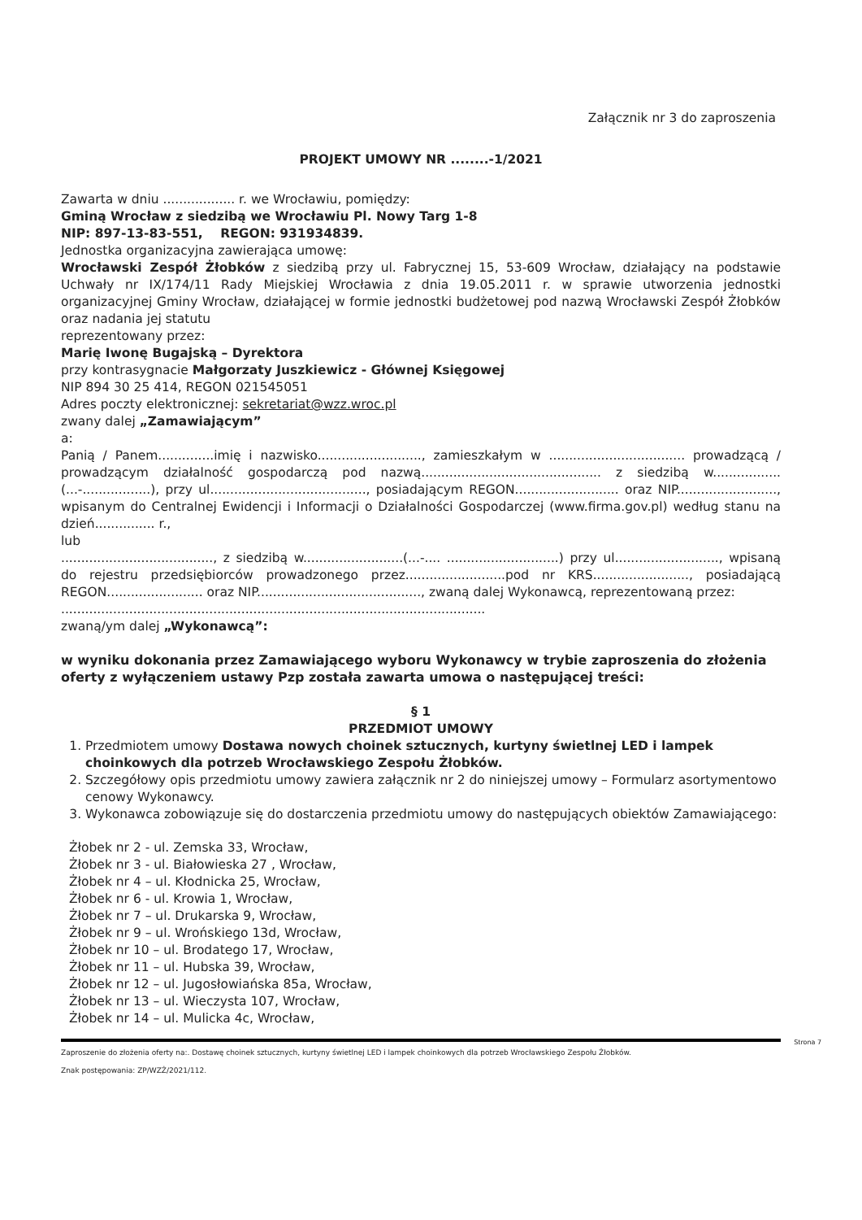Załącznik nr 3 do zaproszenia
PROJEKT UMOWY NR ........-1/2021
Zawarta w dniu .................. r. we Wrocławiu, pomiędzy:
Gminą Wrocław z siedzibą we Wrocławiu Pl. Nowy Targ 1-8
NIP: 897-13-83-551, REGON: 931934839.
Jednostka organizacyjna zawierająca umowę:
Wrocławski Zespół Żłobków z siedzibą przy ul. Fabrycznej 15, 53-609 Wrocław, działający na podstawie Uchwały nr IX/174/11 Rady Miejskiej Wrocławia z dnia 19.05.2011 r. w sprawie utworzenia jednostki organizacyjnej Gminy Wrocław, działającej w formie jednostki budżetowej pod nazwą Wrocławski Zespół Żłobków oraz nadania jej statutu
reprezentowany przez:
Marię Iwonę Bugajską – Dyrektora
przy kontrasygnacie Małgorzaty Juszkiewicz - Głównej Księgowej
NIP 894 30 25 414, REGON 021545051
Adres poczty elektronicznej: sekretariat@wzz.wroc.pl
zwany dalej „Zamawiającym”
a:
Panią / Panem..............imię i nazwisko.........................., zamieszkałym w .................................. prowadzącą / prowadzącym działalność gospodarczą pod nazwą............................................. z siedzibą w................. (...-.................), przy ul......................................., posiadającym REGON.......................... oraz NIP........................., wpisanym do Centralnej Ewidencji i Informacji o Działalności Gospodarczej (www.firma.gov.pl) według stanu na dzień............... r.,
lub
......................................, z siedzibą w.........................(...-.... ............................) przy ul.........................., wpisaną do rejestru przedsiębiorców prowadzonego przez.........................pod nr KRS........................, posiadającą REGON........................ oraz NIP........................................., zwaną dalej Wykonawcą, reprezentowaną przez:
..........................................................................................................
zwaną/ym dalej „Wykonawcą”:
w wyniku dokonania przez Zamawiającego wyboru Wykonawcy w trybie zaproszenia do złożenia oferty z wyłączeniem ustawy Pzp została zawarta umowa o następującej treści:
§ 1
PRZEDMIOT UMOWY
1. Przedmiotem umowy Dostawa nowych choinek sztucznych, kurtyny świetlnej LED i lampek choinkowych dla potrzeb Wrocławskiego Zespołu Żłobków.
2. Szczegółowy opis przedmiotu umowy zawiera załącznik nr 2 do niniejszej umowy – Formularz asortymentowo cenowy Wykonawcy.
3. Wykonawca zobowiązuje się do dostarczenia przedmiotu umowy do następujących obiektów Zamawiającego:
Żłobek nr 2 - ul. Zemska 33, Wrocław,
Żłobek nr 3 - ul. Białowieska 27 , Wrocław,
Żłobek nr 4 – ul. Kłodnicka 25, Wrocław,
Żłobek nr 6 - ul. Krowia 1, Wrocław,
Żłobek nr 7 – ul. Drukarska 9, Wrocław,
Żłobek nr 9 – ul. Wrońskiego 13d, Wrocław,
Żłobek nr 10 – ul. Brodatego 17, Wrocław,
Żłobek nr 11 – ul. Hubska 39, Wrocław,
Żłobek nr 12 – ul. Jugosłowiańska 85a, Wrocław,
Żłobek nr 13 – ul. Wieczysta 107, Wrocław,
Żłobek nr 14 – ul. Mulicka 4c, Wrocław,
Strona 7
Zaproszenie do złożenia oferty na:. Dostawę choinek sztucznych, kurtyny świetlnej LED i lampek choinkowych dla potrzeb Wrocławskiego Zespołu Żłobków.
Znak postępowania: ZP/WZŻ/2021/112.